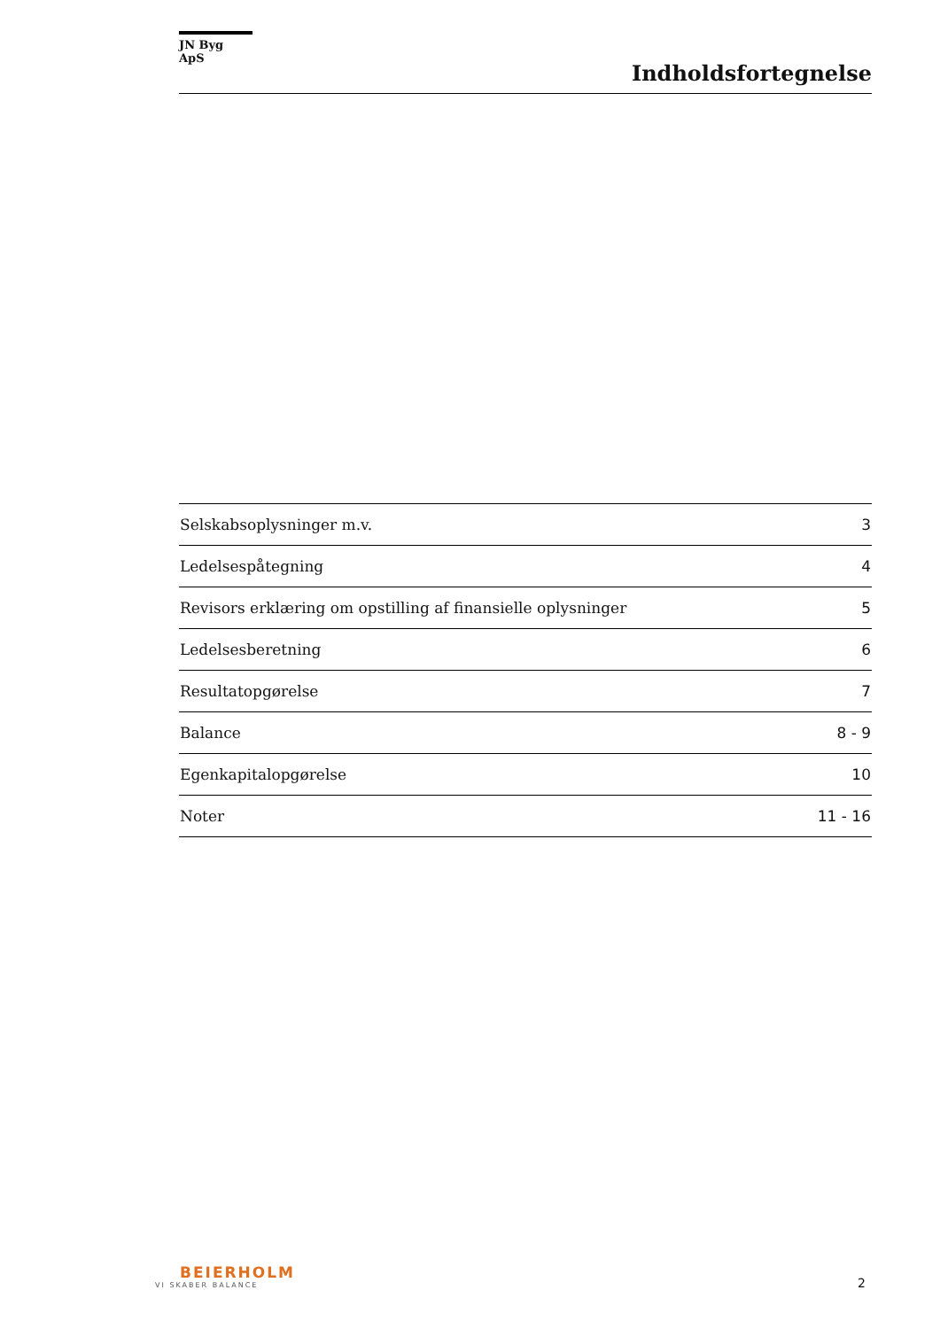JN Byg ApS
Indholdsfortegnelse
| Selskabsoplysninger m.v. | 3 |
| Ledelsespåtegning | 4 |
| Revisors erklæring om opstilling af finansielle oplysninger | 5 |
| Ledelsesberetning | 6 |
| Resultatopgørelse | 7 |
| Balance | 8 - 9 |
| Egenkapitalopgørelse | 10 |
| Noter | 11 - 16 |
BEIERHOLM
VI SKABER BALANCE
2